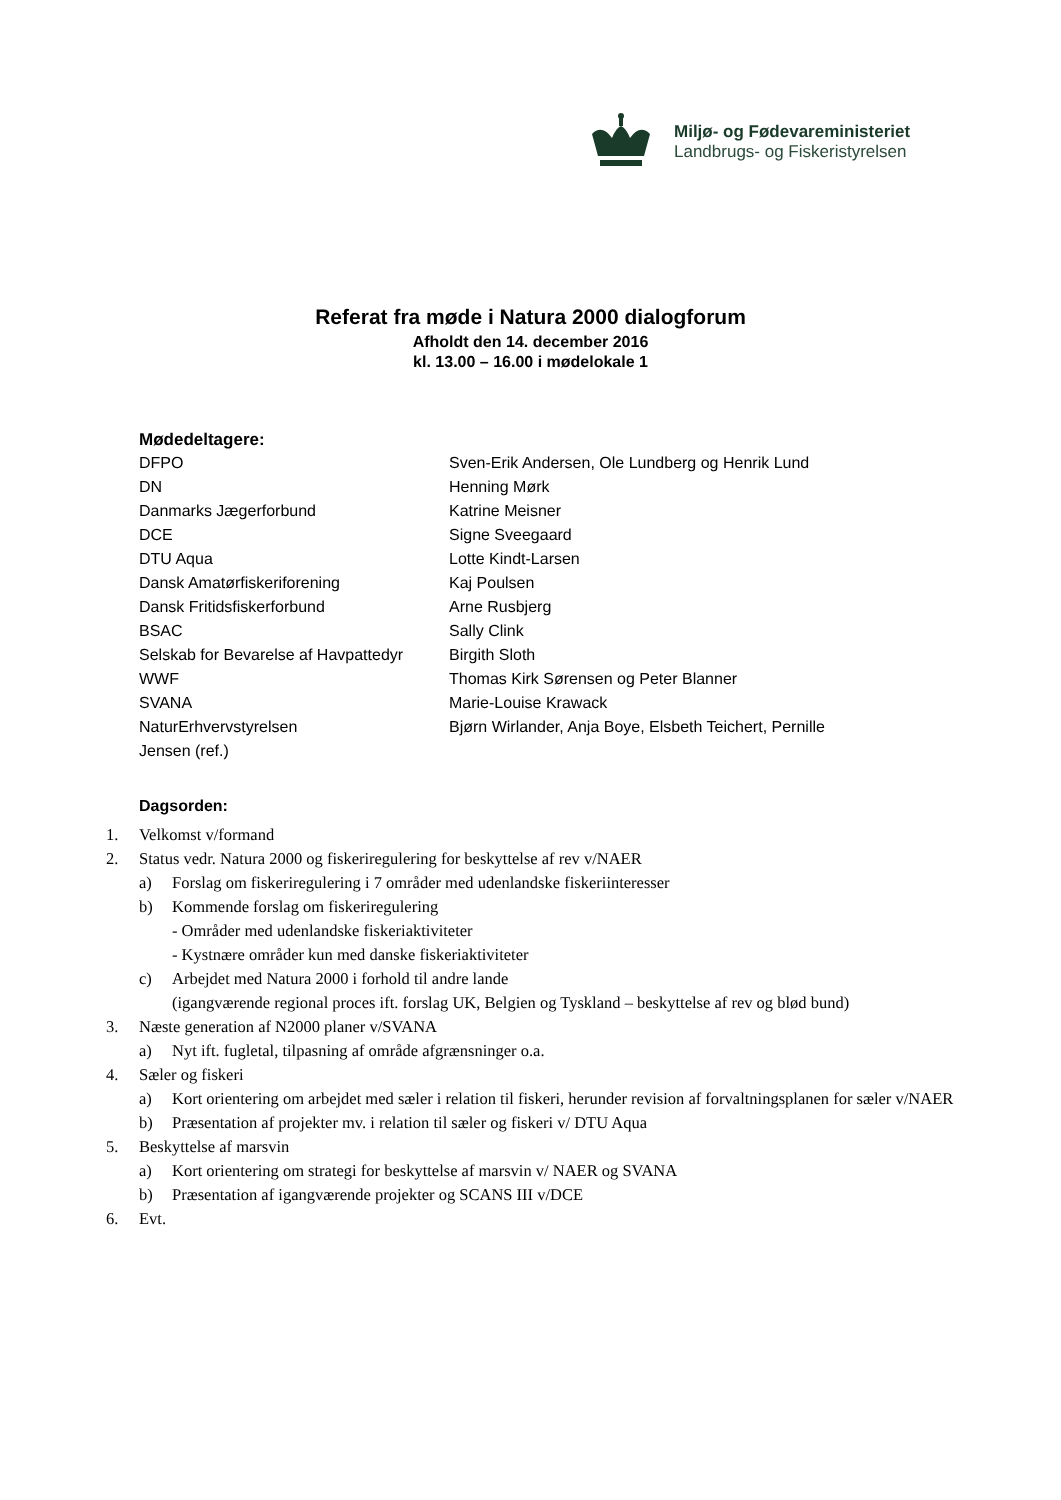Miljø- og Fødevareministeriet
Landbrugs- og Fiskeristyrelsen
Referat fra møde i Natura 2000 dialogforum
Afholdt den 14. december 2016
kl. 13.00 – 16.00 i mødelokale 1
Mødedeltagere:
| DFPO | Sven-Erik Andersen, Ole Lundberg og Henrik Lund |
| DN | Henning Mørk |
| Danmarks Jægerforbund | Katrine Meisner |
| DCE | Signe Sveegaard |
| DTU Aqua | Lotte Kindt-Larsen |
| Dansk Amatørfiskeriforening | Kaj Poulsen |
| Dansk Fritidsfiskerforbund | Arne Rusbjerg |
| BSAC | Sally Clink |
| Selskab for Bevarelse af Havpattedyr | Birgith Sloth |
| WWF | Thomas Kirk Sørensen og Peter Blanner |
| SVANA | Marie-Louise Krawack |
| NaturErhvervstyrelsen | Bjørn Wirlander, Anja Boye, Elsbeth Teichert, Pernille |
| Jensen (ref.) | |
Dagsorden:
1. Velkomst v/formand
2. Status vedr. Natura 2000 og fiskeriregulering for beskyttelse af rev v/NAER
a) Forslag om fiskeriregulering i 7 områder med udenlandske fiskeriinteresser
b) Kommende forslag om fiskeriregulering
- Områder med udenlandske fiskeriaktiviteter
- Kystnære områder kun med danske fiskeriaktiviteter
c) Arbejdet med Natura 2000 i forhold til andre lande
(igangværende regional proces ift. forslag UK, Belgien og Tyskland – beskyttelse af rev og blød bund)
3. Næste generation af N2000 planer v/SVANA
a) Nyt ift. fugletal, tilpasning af område afgrænsninger o.a.
4. Sæler og fiskeri
a) Kort orientering om arbejdet med sæler i relation til fiskeri, herunder revision af forvaltningsplanen for sæler v/NAER
b) Præsentation af projekter mv. i relation til sæler og fiskeri v/ DTU Aqua
5. Beskyttelse af marsvin
a) Kort orientering om strategi for beskyttelse af marsvin v/ NAER og SVANA
b) Præsentation af igangværende projekter og SCANS III v/DCE
6. Evt.